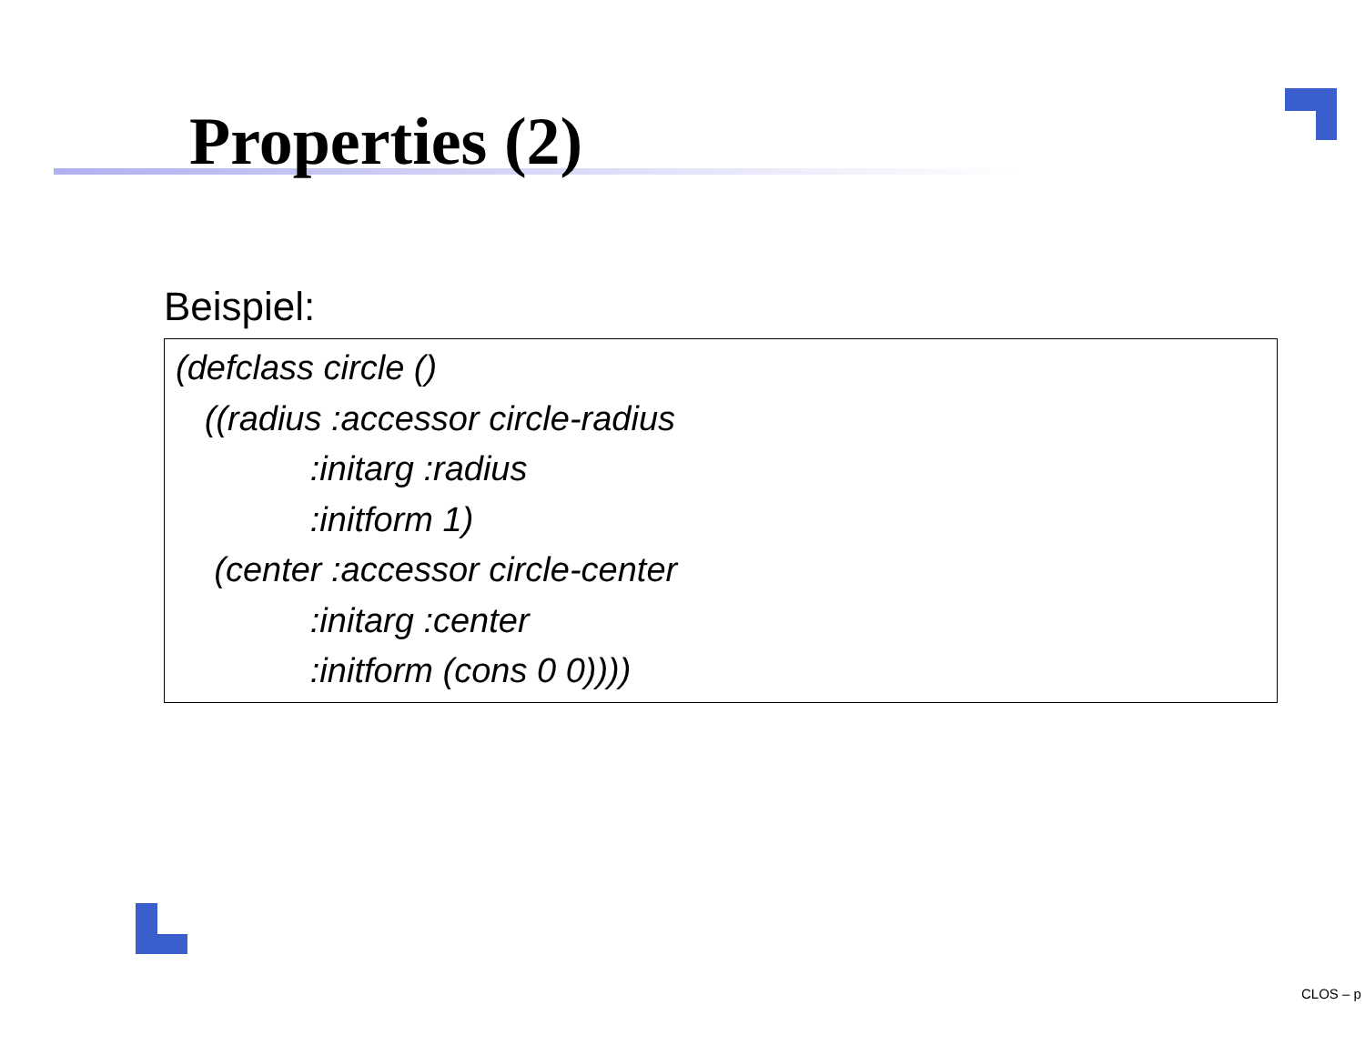Properties (2)
Beispiel:
(defclass circle ()
((radius :accessor circle-radius
:initarg :radius
:initform 1)
(center :accessor circle-center
:initarg :center
:initform (cons 0 0))))
CLOS – p